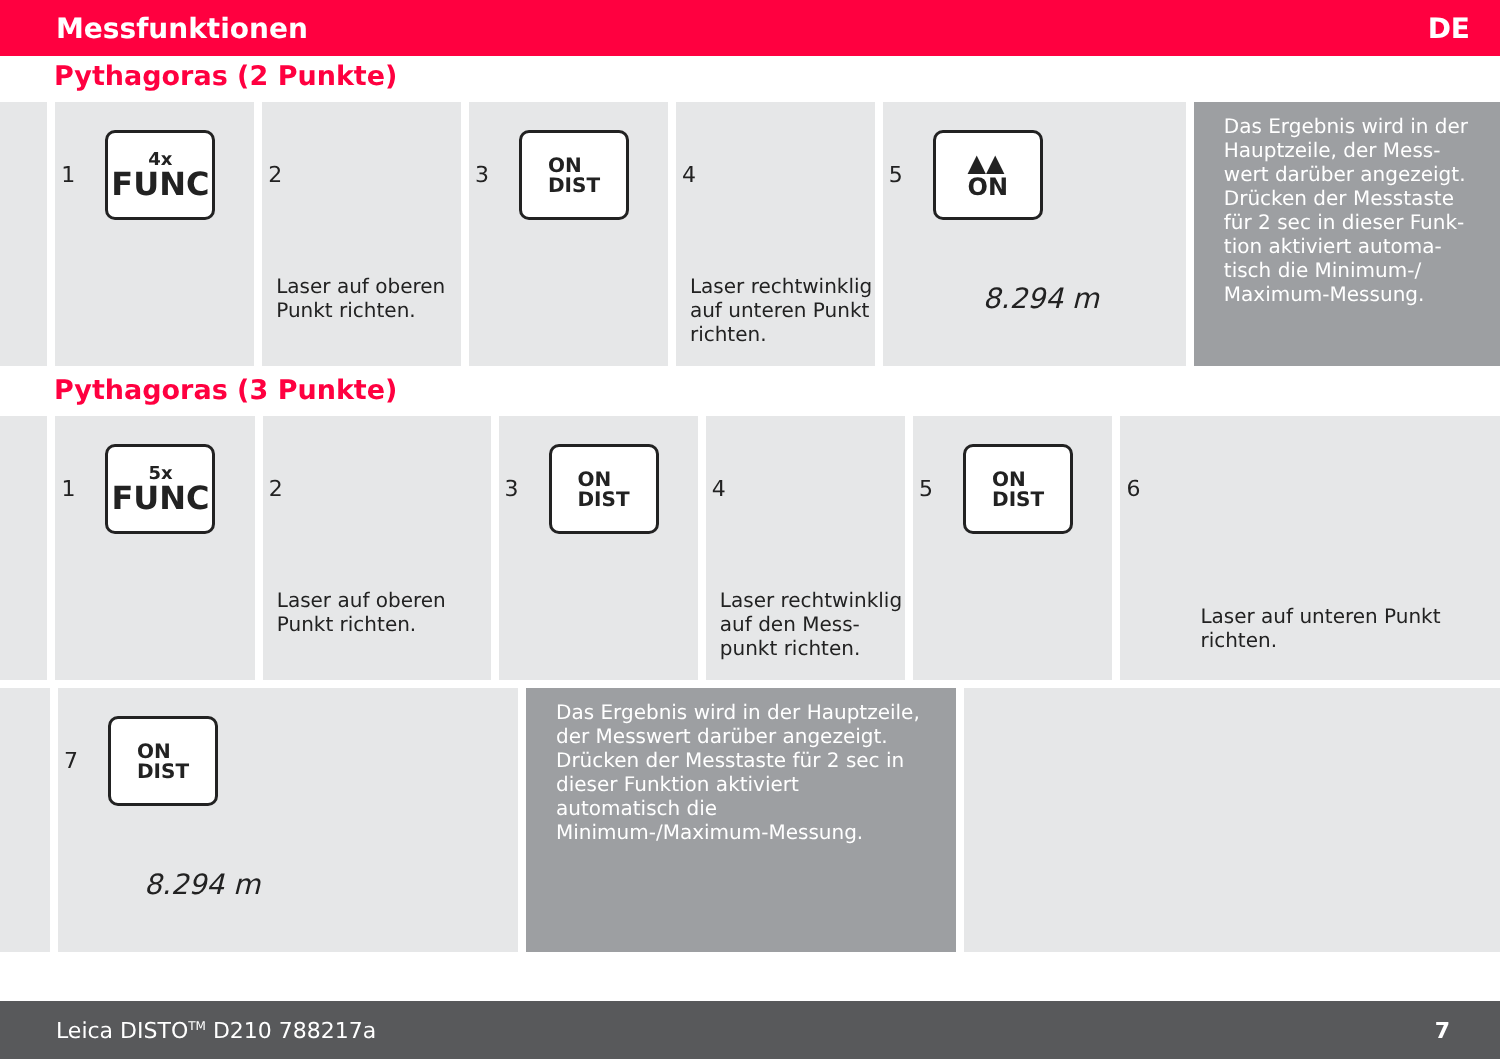Messfunktionen DE
Pythagoras (2 Punkte)
1
4x
FUNC
2
Laser auf oberen
Punkt richten.
3
ON
DIST
4
Laser rechtwinklig
auf unteren Punkt
richten.
5
▲▲
ON
8.294 m
Das Ergebnis wird in der Hauptzeile, der Mess­wert darüber angezeigt. Drücken der Messtaste für 2 sec in dieser Funk­tion aktiviert automa­tisch die Minimum-/ Maximum-Messung.
Pythagoras (3 Punkte)
1
5x
FUNC
2
Laser auf oberen
Punkt richten.
3
ON
DIST
4
Laser rechtwinklig
auf den Mess-
punkt richten.
5
ON
DIST
6
Laser auf unteren Punkt
richten.
7
ON
DIST
8.294 m
Das Ergebnis wird in der Hauptzeile, der Messwert darüber angezeigt. Drücken der Messtaste für 2 sec in dieser Funktion aktiviert automatisch die Minimum-/Maximum-Messung.
Leica DISTO<sup>TM</sup> D210 788217a 7